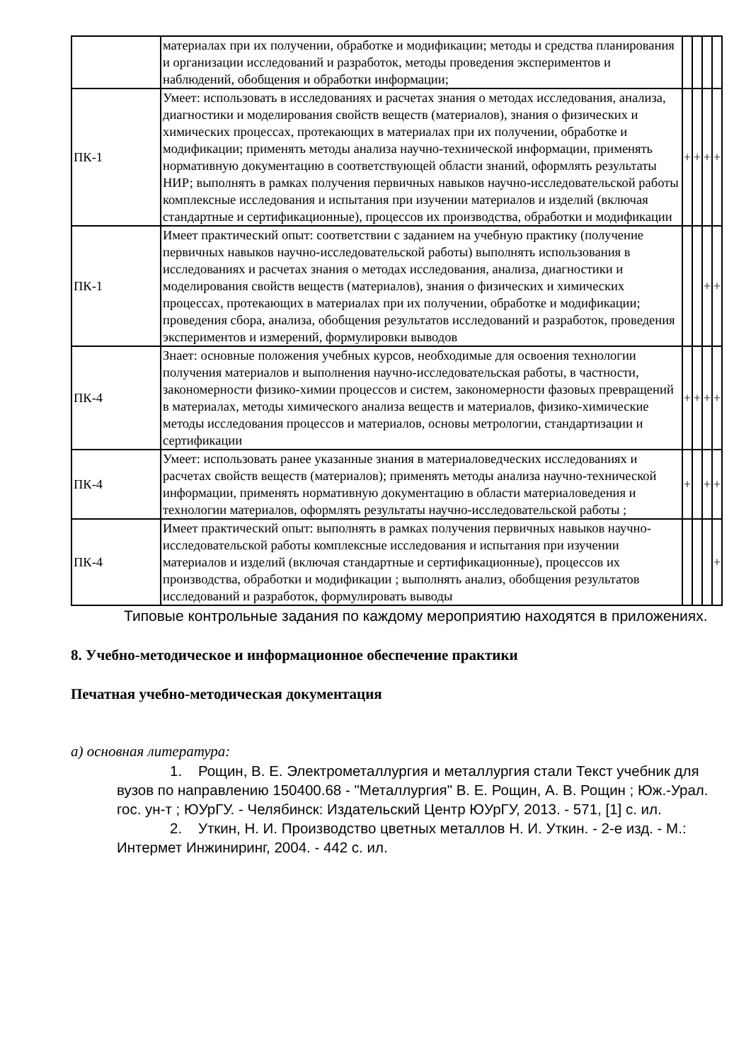| | материалах при их получении, обработке и модификации; методы и средства планирования и организации исследований и разработок, методы проведения экспериментов и наблюдений, обобщения и обработки информации; | | | | |
| ПК-1 | Умеет: использовать в исследованиях и расчетах знания о методах исследования, анализа, диагностики и моделирования свойств веществ (материалов), знания о физических и химических процессах, протекающих в материалах при их получении, обработке и модификации; применять методы анализа научно-технической информации, применять нормативную документацию в соответствующей области знаний, оформлять результаты НИР; выполнять в рамках получения первичных навыков научно-исследовательской работы комплексные исследования и испытания при изучении материалов и изделий (включая стандартные и сертификационные), процессов их производства, обработки и модификации | + | + | + | + |
| ПК-1 | Имеет практический опыт: соответствии с заданием на учебную практику (получение первичных навыков научно-исследовательской работы) выполнять использования в исследованиях и расчетах знания о методах исследования, анализа, диагностики и моделирования свойств веществ (материалов), знания о физических и химических процессах, протекающих в материалах при их получении, обработке и модификации; проведения сбора, анализа, обобщения результатов исследований и разработок, проведения экспериментов и измерений, формулировки выводов | | | + | + |
| ПК-4 | Знает: основные положения учебных курсов, необходимые для освоения технологии получения материалов и выполнения научно-исследовательская работы, в частности, закономерности физико-химии процессов и систем, закономерности фазовых превращений в материалах, методы химического анализа веществ и материалов, физико-химические методы исследования процессов и материалов, основы метрологии, стандартизации и сертификации | + | + | + | + |
| ПК-4 | Умеет: использовать ранее указанные знания в материаловедческих исследованиях и расчетах свойств веществ (материалов); применять методы анализа научно-технической информации, применять нормативную документацию в области материаловедения и технологии материалов, оформлять результаты научно-исследовательской работы ; | + | | + | + |
| ПК-4 | Имеет практический опыт: выполнять в рамках получения первичных навыков научно-исследовательской работы комплексные исследования и испытания при изучении материалов и изделий (включая стандартные и сертификационные), процессов их производства, обработки и модификации ; выполнять анализ, обобщения результатов исследований и разработок, формулировать выводы | | | | + |
Типовые контрольные задания по каждому мероприятию находятся в приложениях.
8. Учебно-методическое и информационное обеспечение практики
Печатная учебно-методическая документация
а) основная литература:
1. Рощин, В. Е. Электрометаллургия и металлургия стали Текст учебник для вузов по направлению 150400.68 - "Металлургия" В. Е. Рощин, А. В. Рощин ; Юж.-Урал. гос. ун-т ; ЮУрГУ. - Челябинск: Издательский Центр ЮУрГУ, 2013. - 571, [1] с. ил.
2. Уткин, Н. И. Производство цветных металлов Н. И. Уткин. - 2-е изд. - М.: Интермет Инжиниринг, 2004. - 442 с. ил.